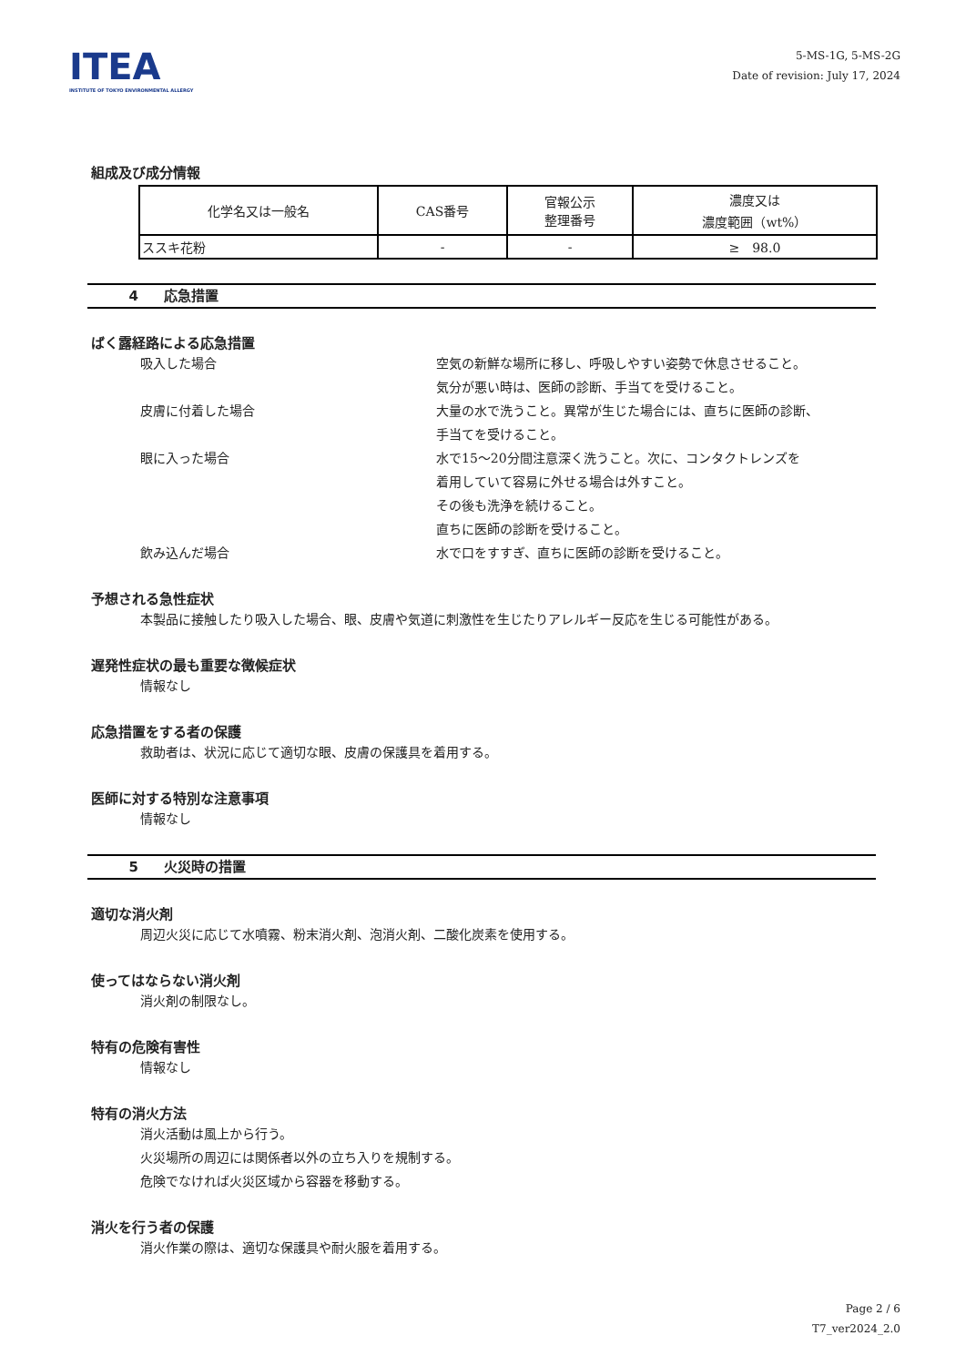ITEA
INSTITUTE OF TOKYO ENVIRONMENTAL ALLERGY
5-MS-1G, 5-MS-2G
Date of revision: July 17, 2024
組成及び成分情報
| 化学名又は一般名 | CAS番号 | 官報公示 整理番号 | 濃度又は 濃度範囲（wt%） |
| --- | --- | --- | --- |
| ススキ花粉 | - | - | ≥ 98.0 |
4 応急措置
ばく露経路による応急措置
吸入した場合 空気の新鮮な場所に移し、呼吸しやすい姿勢で休息させること。
気分が悪い時は、医師の診断、手当てを受けること。
皮膚に付着した場合 大量の水で洗うこと。異常が生じた場合には、直ちに医師の診断、
手当てを受けること。
眼に入った場合 水で15～20分間注意深く洗うこと。次に、コンタクトレンズを
着用していて容易に外せる場合は外すこと。
その後も洗浄を続けること。
直ちに医師の診断を受けること。
飲み込んだ場合 水で口をすすぎ、直ちに医師の診断を受けること。
予想される急性症状
本製品に接触したり吸入した場合、眼、皮膚や気道に刺激性を生じたりアレルギー反応を生じる可能性がある。
遅発性症状の最も重要な徴候症状
情報なし
応急措置をする者の保護
救助者は、状況に応じて適切な眼、皮膚の保護具を着用する。
医師に対する特別な注意事項
情報なし
5 火災時の措置
適切な消火剤
周辺火災に応じて水噴霧、粉末消火剤、泡消火剤、二酸化炭素を使用する。
使ってはならない消火剤
消火剤の制限なし。
特有の危険有害性
情報なし
特有の消火方法
消火活動は風上から行う。
火災場所の周辺には関係者以外の立ち入りを規制する。
危険でなければ火災区域から容器を移動する。
消火を行う者の保護
消火作業の際は、適切な保護具や耐火服を着用する。
Page 2 / 6
T7_ver2024_2.0